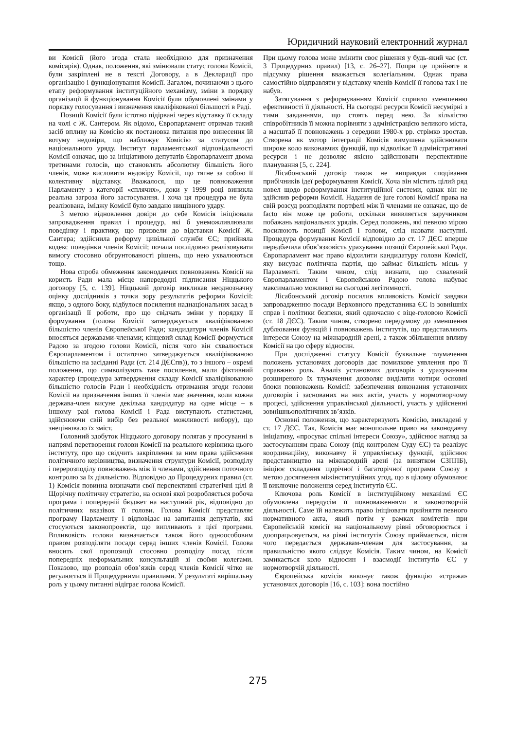Юридичний науковий електронний журнал
ви Комісії (його згода стала необхідною для призначення комісарів). Однак, положення, які змінювали статус голови Комісії, були закріплені не в тексті Договору, а в Декларації про організацію і функціонування Комісії. Загалом, починаючи з цього етапу реформування інституційного механізму, зміни в порядку організації й функціонування Комісії були обумовлені змінами у порядку голосування і визначення кваліфікованої більшості в Раді.
Позиції Комісії були істотно підірвані через відставку її складу на чолі с Ж. Сантером. Як відомо, Європарламент отримав такий засіб впливу на Комісію як постановка питання про винесення їй вотуму недовіри, що наближує Комісію за статусом до національного уряду. Інститут парламентської відповідальності Комісії означає, що за ініціативою депутатів Європарламент двома третинами голосів, що становлять абсолютну більшість його членів, може висловити недовіру Комісії, що тягне за собою її колективну відставку. Вважалося, що це повноваження Парламенту з категорії «сплячих», доки у 1999 році виникла реальна загроза його застосування. І хоча ця процедура не була реалізована, іміджу Комісії було завдано нищівного удару.
З метою відновлення довіри до себе Комісія ініціювала запровадження правил і процедур, які б унеможливлювали поведінку і практику, що призвели до відставки Комісії Ж. Сантера; здійснила реформу цивільної служби ЄС; прийняла кодекс поведінки членів Комісії; почала послідовно реалізовувати вимогу стосовно обґрунтованості рішень, що нею ухвалюються тощо.
Нова спроба обмеження законодавчих повноважень Комісії на користь Ради мала місце напередодні підписання Ніццького договору [5, с. 139]. Ніццький договір викликав неоднозначну оцінку дослідників з точки зору результатів реформи Комісії: якщо, з одного боку, відбулося посилення наднаціональних засад в організації її роботи, про що свідчать зміни у порядку її формування (голова Комісії затверджується кваліфікованою більшістю членів Європейської Ради; кандидатури членів Комісії вносяться державами-членами; кінцевий склад Комісії формується Радою за згодою голови Комісії, після чого він схвалюється Європарламентом і остаточно затверджується кваліфікованою більшістю на засіданні Ради (ст. 214 ДЄСпв)), то з іншого – окремі положення, що символізують таке посилення, мали фіктивний характер (процедура затвердження складу Комісії кваліфікованою більшістю голосів Ради і необхідність отримання згоди голови Комісії на призначення інших її членів має значення, коли кожна держава-член висуне декілька кандидатур на одне місце – в іншому разі голова Комісії і Рада виступають статистами, здійснюючи свій вибір без реальної можливості вибору), що знецінювало їх зміст.
Головний здобуток Ніццького договору полягав у просуванні в напрямі перетворення голови Комісії на реального керівника цього інституту, про що свідчить закріплення за ним права здійснення політичного керівництва, визначення структури Комісії, розподілу і перерозподілу повноважень між її членами, здійснення поточного контролю за їх діяльністю. Відповідно до Процедурних правил (ст. 1) Комісія повинна визначати свої перспективні стратегічні цілі й Щорічну політичну стратегію, на основі якої розробляється робоча програма і попередній бюджет на наступний рік, відповідно до політичних вказівок її голови. Голова Комісії представляє програму Парламенту і відповідає на запитання депутатів, які стосуються законопроектів, що випливають з цієї програми. Впливовість голови визначається також його одноособовим правом розподіляти посади серед інших членів Комісії. Голова вносить свої пропозиції стосовно розподілу посад після попередніх неформальних консультацій зі своїми колегами. Показово, що розподіл обов’язків серед членів Комісії чітко не регулюється її Процедурними правилами. У результаті вирішальну роль у цьому питанні відіграє голова Комісії.
При цьому голова може змінити своє рішення у будь-який час (ст. 3 Процедурних правил) [13, с. 26–27]. Попри це прийняте в підсумку рішення вважається колегіальним. Однак права самостійно відправляти у відставку членів Комісії її голова так і не набув.
Затягування з реформуванням Комісії сприяло зменшенню ефективності її діяльності. На сьогодні ресурси Комісії несумірні з тими завданнями, що стоять перед нею. За кількістю співробітників її можна порівняти з адміністрацією великого міста, а масштаб її повноважень з середини 1980-х рр. стрімко зростав. Створена як мотор інтеграції Комісія вимушена здійснювати широке коло виконавчих функцій, що відволікає її адміністративні ресурси і не дозволяє якісно здійснювати перспективне планування [5, с. 224].
Лісабонський договір також не виправдав сподівання прибічників ідеї реформування Комісії. Хоча він містить цілий ряд новел щодо реформування інституційної системи, однак він не здійснив реформи Комісії. Надання de jure голові Комісії права на свій розсуд розподіляти портфелі між її членами не означає, що de facto він може це роботи, оскільки виявляється заручником побажань національних урядів. Серед положень, які певною мірою посилюють позиції Комісії і голови, слід назвати наступні. Процедура формування Комісії відповідно до ст. 17 ДЄС вперше передбачила обов’язковість урахування позиції Європейської Ради. Європарламент має право відхилити кандидатуру голови Комісії, яку висуває політична партія, що займає більшість місць у Парламенті. Таким чином, слід визнати, що схвалений Європарламентом і Європейською Радою голова набуває максимально можливої на сьогодні легітимності.
Лісабонський договір посилив впливовість Комісії завдяки запровадженню посади Верховного представника ЄС із зовнішніх справ і політики безпеки, який одночасно є віце-головою Комісії (ст. 18 ДЄС). Таким чином, створено передумову до зменшення дублювання функцій і повноважень інститутів, що представляють інтереси Союзу на міжнародній арені, а також збільшення впливу Комісії на цю сферу відносин.
При дослідженні статусу Комісії буквальне тлумачення положень установчих договорів дає помилкове уявлення про її справжню роль. Аналіз установчих договорів з урахуванням розширеного їх тлумачення дозволяє виділити чотири основні блоки повноважень Комісії: забезпечення виконання установчих договорів і заснованих на них актів, участь у нормотворчому процесі, здійснення управлінської діяльності, участь у здійсненні зовнішньополітичних зв’язків.
Основні положення, що характеризують Комісію, викладені у ст. 17 ДЄС. Так, Комісія має монопольне право на законодавчу ініціативу, «просуває спільні інтереси Союзу», здійснює нагляд за застосуванням права Союзу (під контролем Суду ЄС) та реалізує координаційну, виконавчу й управлінську функції, здійснює представництво на міжнародній арені (за винятком СЗППБ), ініціює складання щорічної і багаторічної програми Союзу з метою досягнення міжінституційних угод, що в цілому обумовлює її виключне положення серед інститутів ЄС.
Ключова роль Комісії в інституційному механізмі ЄС обумовлена передусім її повноваженнями в законотворчій діяльності. Саме їй належить право ініціювати прийняття певного нормативного акта, який потім у рамках комітетів при Європейській комісії на національному рівні обговорюється і доопрацьовується, на рівні інститутів Союзу приймається, після чого передається державам-членам для застосування, за правильністю якого слідкує Комісія. Таким чином, на Комісії замикається коло відносин і взаємодії інститутів ЄС у нормотворчій діяльності.
Європейська комісія виконує також функцію «стража» установчих договорів [16, с. 103]: вона постійно
275